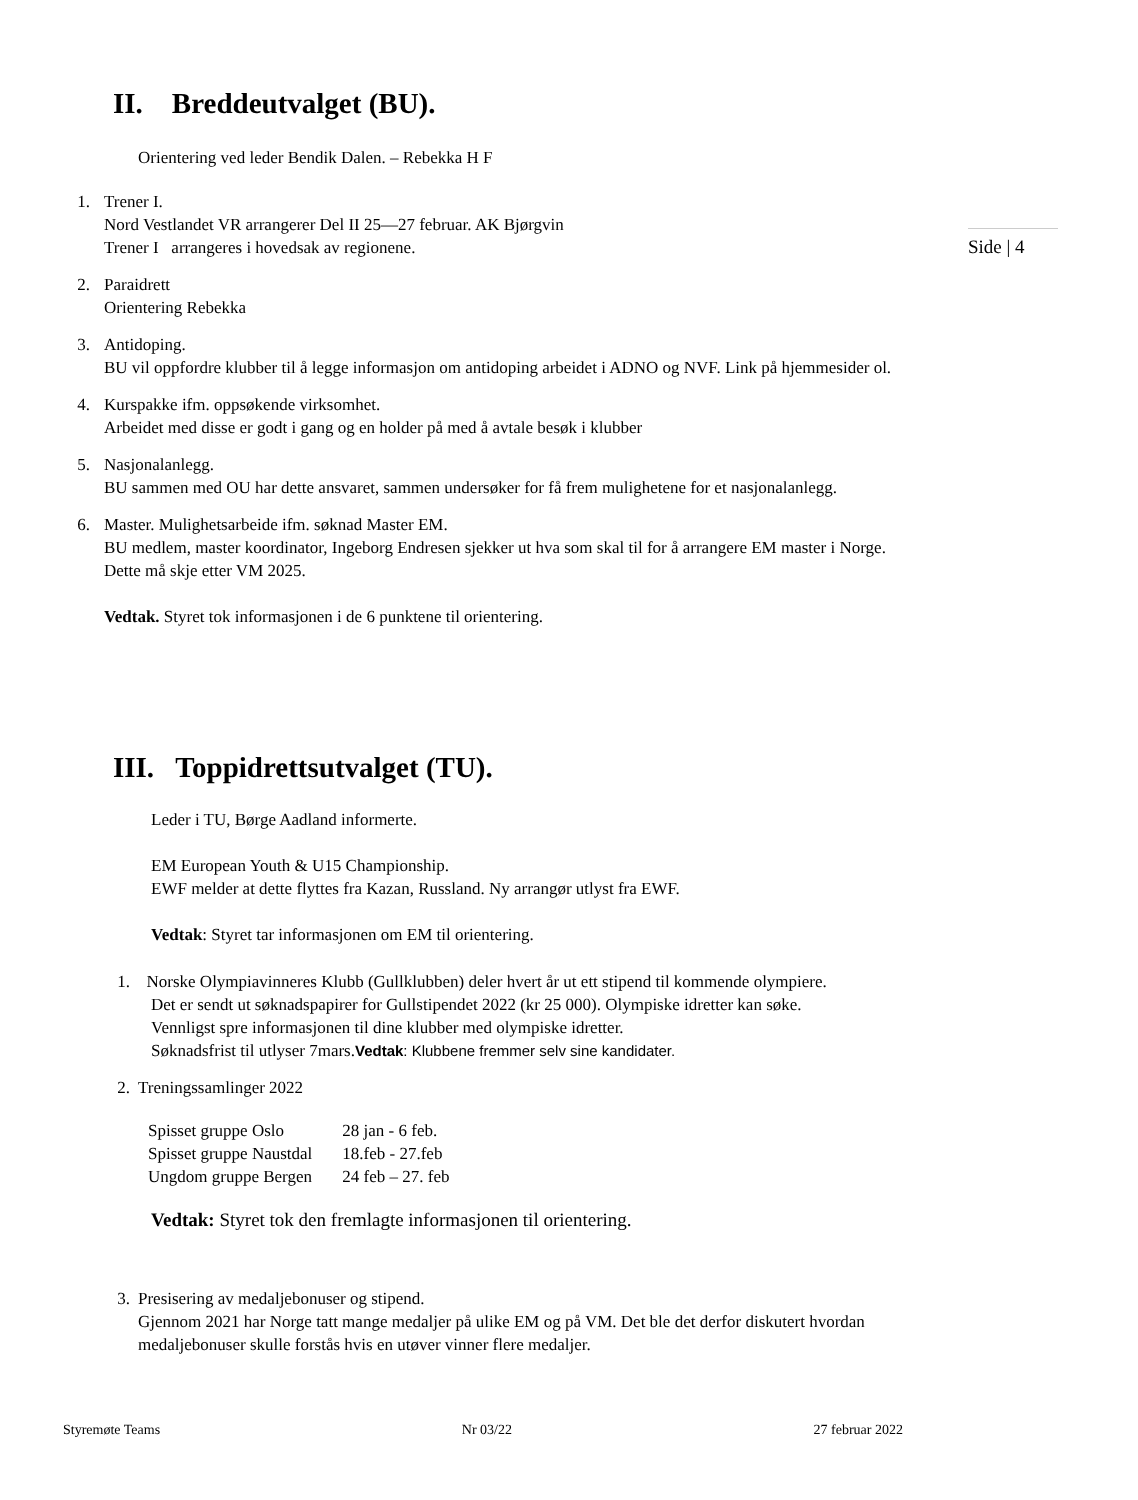II. Breddeutvalget (BU).
Side | 4
Orientering ved leder Bendik Dalen. – Rebekka H F
1. Trener I.
Nord Vestlandet VR arrangerer Del II 25—27 februar. AK Bjørgvin
Trener I arrangeres i hovedsak av regionene.
2. Paraidrett
Orientering Rebekka
3. Antidoping.
BU vil oppfordre klubber til å legge informasjon om antidoping arbeidet i ADNO og NVF. Link på hjemmesider ol.
4. Kurspakke ifm. oppsøkende virksomhet.
Arbeidet med disse er godt i gang og en holder på med å avtale besøk i klubber
5. Nasjonalanlegg.
BU sammen med OU har dette ansvaret, sammen undersøker for få frem mulighetene for et nasjonalanlegg.
6. Master. Mulighetsarbeide ifm. søknad Master EM.
BU medlem, master koordinator, Ingeborg Endresen sjekker ut hva som skal til for å arrangere EM master i Norge. Dette må skje etter VM 2025.
Vedtak. Styret tok informasjonen i de 6 punktene til orientering.
III. Toppidrettsutvalget (TU).
Leder i TU, Børge Aadland informerte.
EM European Youth & U15 Championship.
EWF melder at dette flyttes fra Kazan, Russland. Ny arrangør utlyst fra EWF.
Vedtak: Styret tar informasjonen om EM til orientering.
1. Norske Olympiavinneres Klubb (Gullklubben) deler hvert år ut ett stipend til kommende olympiere.
Det er sendt ut søknadspapirer for Gullstipendet 2022 (kr 25 000). Olympiske idretter kan søke.
Vennligst spre informasjonen til dine klubber med olympiske idretter.
Søknadsfrist til utlyser 7mars.Vedtak: Klubbene fremmer selv sine kandidater.
2. Treningssamlinger 2022
| Spisset gruppe Oslo | 28 jan - 6 feb. |
| Spisset gruppe Naustdal | 18.feb - 27.feb |
| Ungdom gruppe Bergen | 24 feb – 27. feb |
Vedtak: Styret tok den fremlagte informasjonen til orientering.
3. Presisering av medaljebonuser og stipend.
Gjennom 2021 har Norge tatt mange medaljer på ulike EM og på VM. Det ble det derfor diskutert hvordan medaljebonuser skulle forstås hvis en utøver vinner flere medaljer.
Styremøte Teams Nr 03/22 27 februar 2022